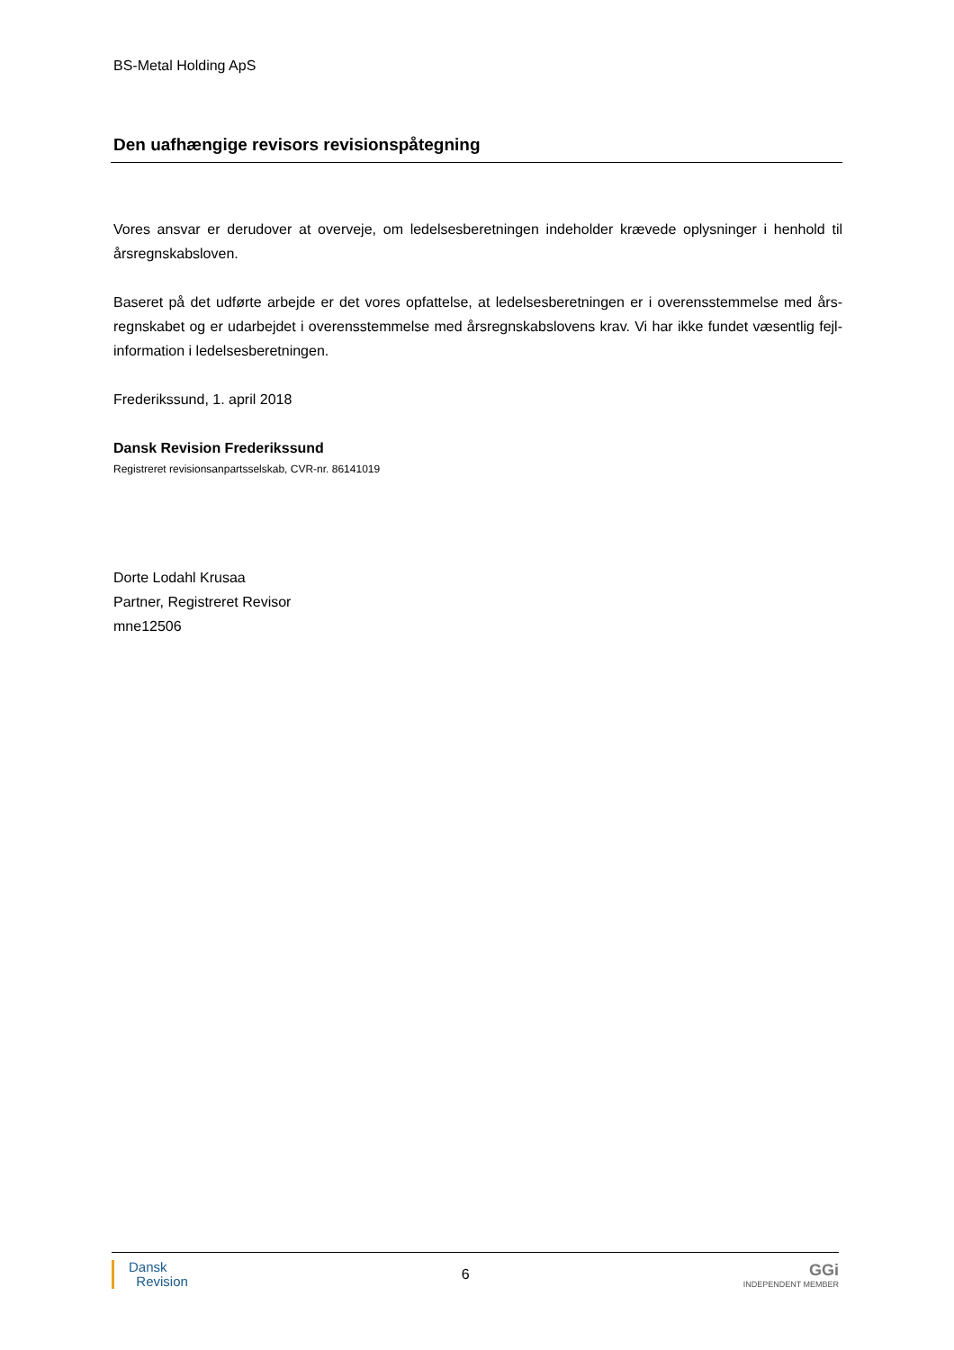BS-Metal Holding ApS
Den uafhængige revisors revisionspåtegning
Vores ansvar er derudover at overveje, om ledelsesberetningen indeholder krævede oplysninger i henhold til årsregnskabsloven.
Baseret på det udførte arbejde er det vores opfattelse, at ledelsesberetningen er i overensstemmelse med års-regnskabet og er udarbejdet i overensstemmelse med årsregnskabslovens krav. Vi har ikke fundet væsentlig fejl-information i ledelsesberetningen.
Frederikssund, 1. april 2018
Dansk Revision Frederikssund
Registreret revisionsanpartsselskab, CVR-nr. 86141019
Dorte Lodahl Krusaa
Partner, Registreret Revisor
mne12506
Dansk
Revision
6
GGi
INDEPENDENT MEMBER